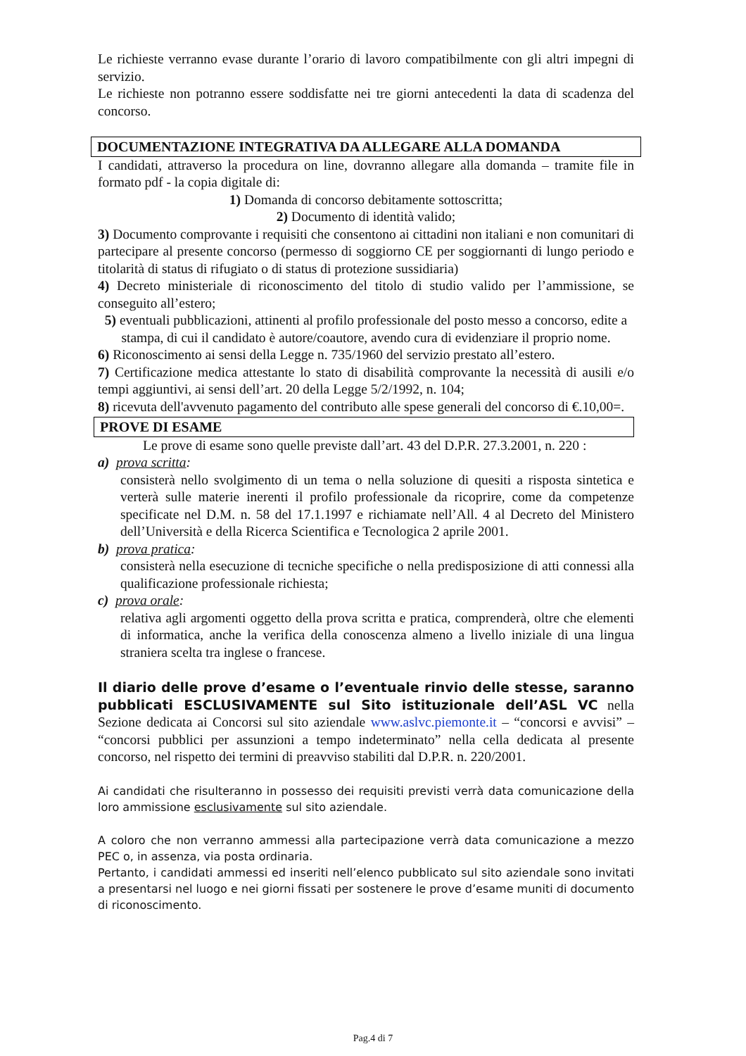Le richieste verranno evase durante l’orario di lavoro compatibilmente con gli altri impegni di servizio.
Le richieste non potranno essere soddisfatte nei tre giorni antecedenti la data di scadenza del concorso.
DOCUMENTAZIONE INTEGRATIVA DA ALLEGARE ALLA DOMANDA
I candidati, attraverso la procedura on line, dovranno allegare alla domanda – tramite file in formato pdf - la copia digitale di:
1) Domanda di concorso debitamente sottoscritta;
2) Documento di identità valido;
3) Documento comprovante i requisiti che consentono ai cittadini non italiani e non comunitari di partecipare al presente concorso (permesso di soggiorno CE per soggiornanti di lungo periodo e titolarità di status di rifugiato o di status di protezione sussidiaria)
4) Decreto ministeriale di riconoscimento del titolo di studio valido per l’ammissione, se conseguito all’estero;
5) eventuali pubblicazioni, attinenti al profilo professionale del posto messo a concorso, edite a stampa, di cui il candidato è autore/coautore, avendo cura di evidenziare il proprio nome.
6) Riconoscimento ai sensi della Legge n. 735/1960 del servizio prestato all’estero.
7) Certificazione medica attestante lo stato di disabilità comprovante la necessità di ausili e/o tempi aggiuntivi, ai sensi dell’art. 20 della Legge 5/2/1992, n. 104;
8) ricevuta dell'avvenuto pagamento del contributo alle spese generali del concorso di €.10,00=.
PROVE DI ESAME
Le prove di esame sono quelle previste dall’art. 43 del D.P.R. 27.3.2001, n. 220 :
a) prova scritta:
consisterà nello svolgimento di un tema o nella soluzione di quesiti a risposta sintetica e verterà sulle materie inerenti il profilo professionale da ricoprire, come da competenze specificate nel D.M. n. 58 del 17.1.1997 e richiamate nell’All. 4 al Decreto del Ministero dell’Università e della Ricerca Scientifica e Tecnologica 2 aprile 2001.
b) prova pratica:
consisterà nella esecuzione di tecniche specifiche o nella predisposizione di atti connessi alla qualificazione professionale richiesta;
c) prova orale:
relativa agli argomenti oggetto della prova scritta e pratica, comprenderà, oltre che elementi di informatica, anche la verifica della conoscenza almeno a livello iniziale di una lingua straniera scelta tra inglese o francese.
Il diario delle prove d’esame o l’eventuale rinvio delle stesse, saranno pubblicati ESCLUSIVAMENTE sul Sito istituzionale dell’ASL VC nella Sezione dedicata ai Concorsi sul sito aziendale www.aslvc.piemonte.it – “concorsi e avvisi” – “concorsi pubblici per assunzioni a tempo indeterminato” nella cella dedicata al presente concorso, nel rispetto dei termini di preavviso stabiliti dal D.P.R. n. 220/2001.
Ai candidati che risulteranno in possesso dei requisiti previsti verrà data comunicazione della loro ammissione esclusivamente sul sito aziendale.
A coloro che non verranno ammessi alla partecipazione verrà data comunicazione a mezzo PEC o, in assenza, via posta ordinaria.
Pertanto, i candidati ammessi ed inseriti nell’elenco pubblicato sul sito aziendale sono invitati a presentarsi nel luogo e nei giorni fissati per sostenere le prove d’esame muniti di documento di riconoscimento.
Pag.4 di 7